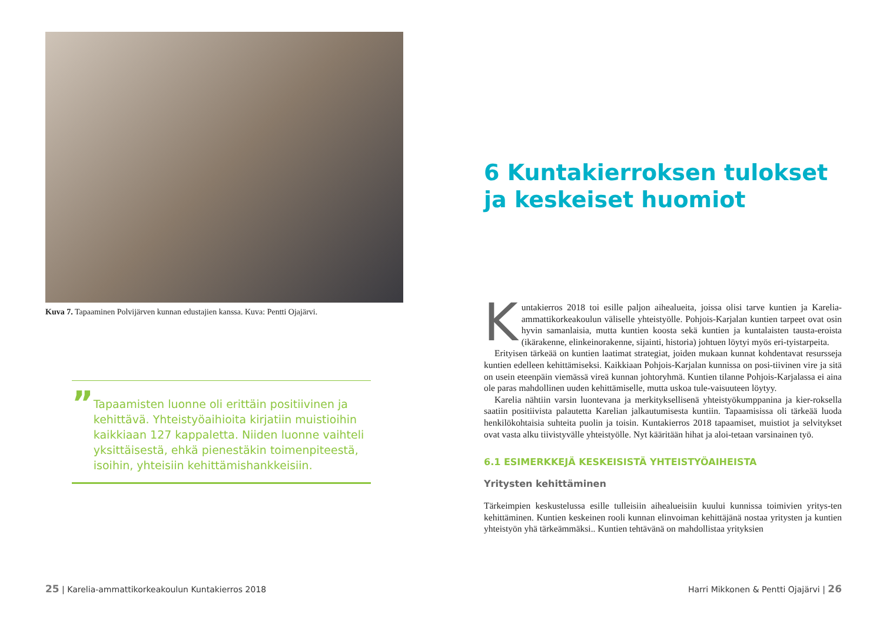Kuva 7. Tapaaminen Polvijärven kunnan edustajien kanssa. Kuva: Pentti Ojajärvi.
”
Tapaamisten luonne oli erittäin positiivinen ja kehittävä. Yhteistyöaihioita kirjatiin muistioihin kaikkiaan 127 kappaletta. Niiden luonne vaihteli yksittäisestä, ehkä pienestäkin toimenpiteestä, isoihin, yhteisiin kehittämishankkeisiin.
6 Kuntakierroksen tulokset ja keskeiset huomiot
Kuntakierros 2018 toi esille paljon aihealueita, joissa olisi tarve kuntien ja Karelia-ammattikorkeakoulun väliselle yhteistyölle. Pohjois-Karjalan kuntien tarpeet ovat osin hyvin samanlaisia, mutta kuntien koosta sekä kuntien ja kuntalaisten tausta-eroista (ikärakenne, elinkeinorakenne, sijainti, historia) johtuen löytyi myös eri-tyistarpeita.
Erityisen tärkeää on kuntien laatimat strategiat, joiden mukaan kunnat kohdentavat resursseja kuntien edelleen kehittämiseksi. Kaikkiaan Pohjois-Karjalan kunnissa on posi-tiivinen vire ja sitä on usein eteenpäin viemässä vireä kunnan johtoryhmä. Kuntien tilanne Pohjois-Karjalassa ei aina ole paras mahdollinen uuden kehittämiselle, mutta uskoa tule-vaisuuteen löytyy.
Karelia nähtiin varsin luontevana ja merkityksellisenä yhteistyökumppanina ja kier-roksella saatiin positiivista palautetta Karelian jalkautumisesta kuntiin. Tapaamisissa oli tärkeää luoda henkilökohtaisia suhteita puolin ja toisin. Kuntakierros 2018 tapaamiset, muistiot ja selvitykset ovat vasta alku tiivistyvälle yhteistyölle. Nyt kääritään hihat ja aloi-tetaan varsinainen työ.
6.1 ESIMERKKEJÄ KESKEISISTÄ YHTEISTYÖAIHEISTA
Yritysten kehittäminen
Tärkeimpien keskustelussa esille tulleisiin aihealueisiin kuului kunnissa toimivien yritys-ten kehittäminen. Kuntien keskeinen rooli kunnan elinvoiman kehittäjänä nostaa yritysten ja kuntien yhteistyön yhä tärkeämmäksi.. Kuntien tehtävänä on mahdollistaa yrityksien
25 | Karelia-ammattikorkeakoulun Kuntakierros 2018
Harri Mikkonen & Pentti Ojajärvi | 26